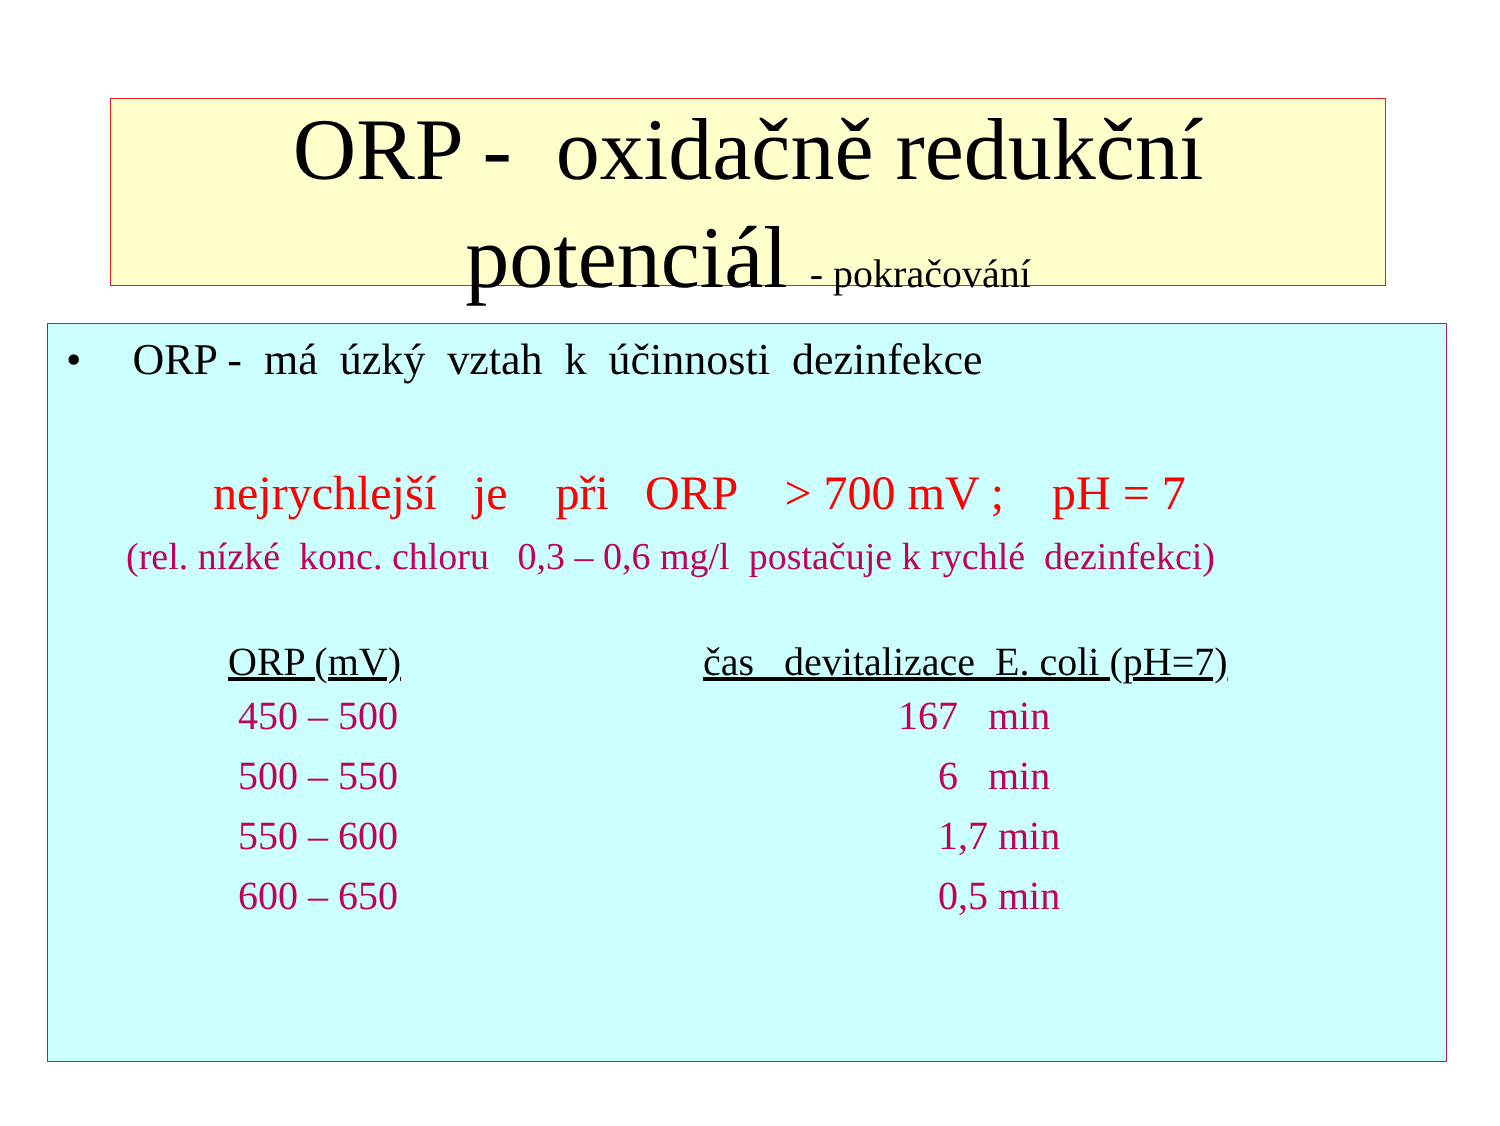ORP - oxidačně redukční
potenciál - pokračování
• ORP - má úzký vztah k účinnosti dezinfekce
nejrychlejší je při ORP > 700 mV ; pH = 7
(rel. nízké konc. chloru 0,3 – 0,6 mg/l postačuje k rychlé dezinfekci)
| ORP (mV) | čas devitalizace E. coli (pH=7) |
| --- | --- |
| 450 – 500 | 167 min |
| 500 – 550 | 6 min |
| 550 – 600 | 1,7 min |
| 600 – 650 | 0,5 min |